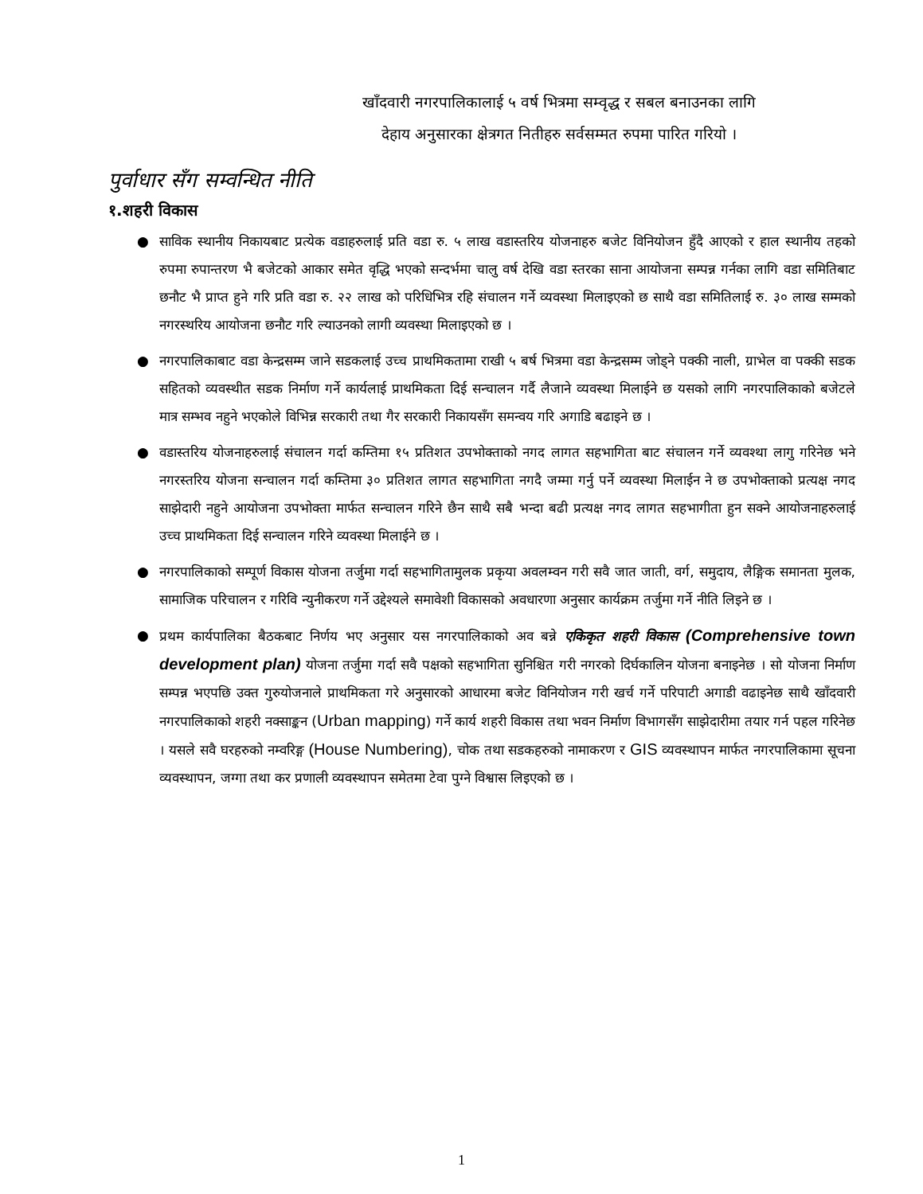खाँदवारी नगरपालिकालाई ५ वर्ष भित्रमा सम्वृद्ध र सबल बनाउनका लागि
देहाय अनुसारका क्षेत्रगत नितीहरु सर्वसम्मत रुपमा पारित गरियो ।
पुर्वाधार सँग सम्वन्धित नीति
१.शहरी विकास
● साविक स्थानीय निकायबाट प्रत्येक वडाहरुलाई प्रति वडा रु. ५ लाख वडास्तरिय योजनाहरु बजेट विनियोजन हुँदै आएको र हाल स्थानीय तहको रुपमा रुपान्तरण भै बजेटको आकार समेत वृद्धि भएको सन्दर्भमा चालु वर्ष देखि वडा स्तरका साना आयोजना सम्पन्न गर्नका लागि वडा समितिबाट छनौट भै प्राप्त हुने गरि प्रति वडा रु. २२ लाख को परिधिभित्र रहि संचालन गर्ने व्यवस्था मिलाइएको छ साथै वडा समितिलाई रु. ३० लाख सम्मको नगरस्थरिय आयोजना छनौट गरि ल्याउनको लागी व्यवस्था मिलाइएको छ ।
● नगरपालिकाबाट वडा केन्द्रसम्म जाने सडकलाई उच्च प्राथमिकतामा राखी ५ बर्ष भित्रमा वडा केन्द्रसम्म जोड्ने पक्की नाली, ग्राभेल वा पक्की सडक सहितको व्यवस्थीत सडक निर्माण गर्ने कार्यलाई प्राथमिकता दिई सन्चालन गर्दै लैजाने व्यवस्था मिलाईने छ यसको लागि नगरपालिकाको बजेटले मात्र सम्भव नहुने भएकोले विभिन्न सरकारी तथा गैर सरकारी निकायसँग समन्वय गरि अगाडि बढाइने छ ।
● वडास्तरिय योजनाहरुलाई संचालन गर्दा कम्तिमा १५ प्रतिशत उपभोक्ताको नगद लागत सहभागिता बाट संचालन गर्ने व्यवश्था लागु गरिनेछ भने नगरस्तरिय योजना सन्चालन गर्दा कम्तिमा ३० प्रतिशत लागत सहभागिता नगदै जम्मा गर्नु पर्ने व्यवस्था मिलाईन ने छ उपभोक्ताको प्रत्यक्ष नगद साझेदारी नहुने आयोजना उपभोक्ता मार्फत सन्चालन गरिने छैन साथै सबै भन्दा बढी प्रत्यक्ष नगद लागत सहभागीता हुन सक्ने आयोजनाहरुलाई उच्च प्राथमिकता दिई सन्चालन गरिने व्यवस्था मिलाईने छ ।
● नगरपालिकाको सम्पूर्ण विकास योजना तर्जुमा गर्दा सहभागितामुलक प्रकृया अवलम्वन गरी सवै जात जाती, वर्ग, समुदाय, लैङ्गिक समानता मुलक, सामाजिक परिचालन र गरिवि न्युनीकरण गर्ने उद्देश्यले समावेशी विकासको अवधारणा अनुसार कार्यक्रम तर्जुमा गर्ने नीति लिइने छ ।
● प्रथम कार्यपालिका बैठकबाट निर्णय भए अनुसार यस नगरपालिकाको अव बन्ने एकिकृत शहरी विकास (Comprehensive town development plan) योजना तर्जुमा गर्दा सवै पक्षको सहभागिता सुनिश्चित गरी नगरको दिर्घकालिन योजना बनाइनेछ । सो योजना निर्माण सम्पन्न भएपछि उक्त गुरुयोजनाले प्राथमिकता गरे अनुसारको आधारमा बजेट विनियोजन गरी खर्च गर्ने परिपाटी अगाडी वढाइनेछ साथै खाँदवारी नगरपालिकाको शहरी नक्साङ्कन (Urban mapping) गर्ने कार्य शहरी विकास तथा भवन निर्माण विभागसँग साझेदारीमा तयार गर्न पहल गरिनेछ । यसले सवै घरहरुको नम्वरिङ्ग (House Numbering), चोक तथा सडकहरुको नामाकरण र GIS व्यवस्थापन मार्फत नगरपालिकामा सूचना व्यवस्थापन, जग्गा तथा कर प्रणाली व्यवस्थापन समेतमा टेवा पुग्ने विश्वास लिइएको छ ।
1